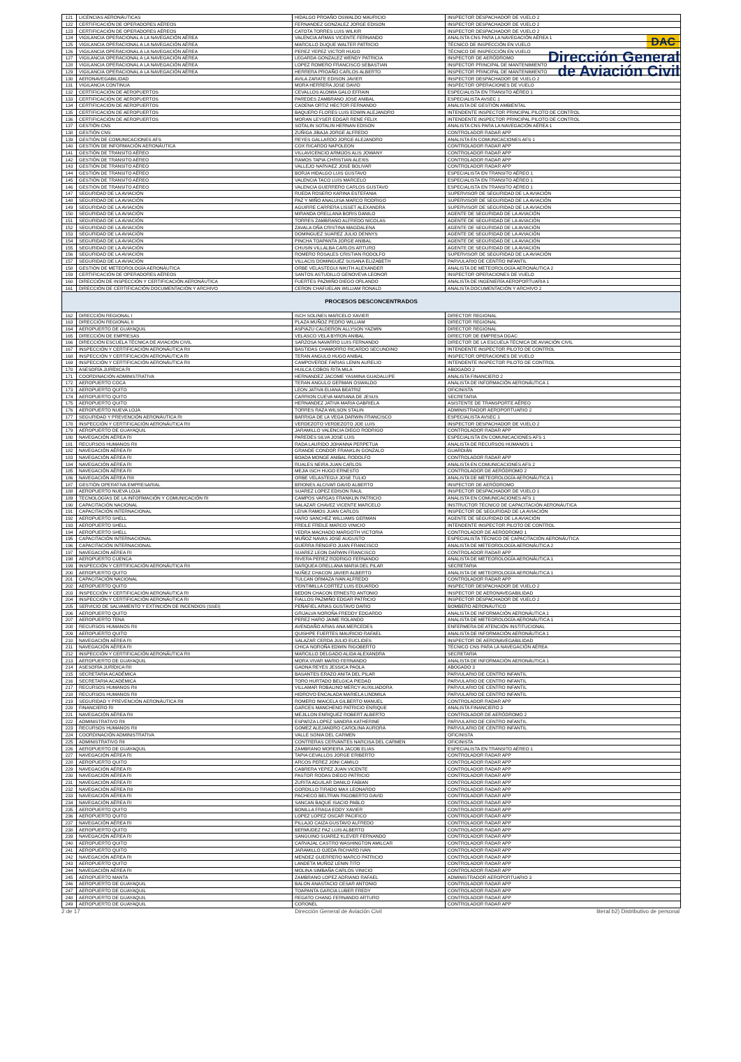DAC
Dirección General
de Aviación Civil
| 121 | LICENCIAS AERONÁUTICAS | HIDALGO PROAÑO OSWALDO MAURICIO | INSPECTOR DESPACHADOR DE VUELO 2 |
| 122 | CERTIFICACIÓN DE OPERADORES AÉREOS | FERNANDEZ GONZALEZ JORGE EDISON | INSPECTOR DESPACHADOR DE VUELO 2 |
| 123 | CERTIFICACIÓN DE OPERADORES AÉREOS | CATOTA TORRES LUIS WILKIR | INSPECTOR DESPACHADOR DE VUELO 2 |
| 124 | VIGILANCIA OPERACIONAL A LA NAVEGACIÓN AÉREA | VALENCIA ARMAS VICENTE FERNANDO | ANALISTA CNS PARA LA NAVEGACIÓN AÉREA 1 |
| 125 | VIGILANCIA OPERACIONAL A LA NAVEGACIÓN AÉREA | MARCILLO DUQUE WALTER PATRICIO | TÉCNICO DE INSPECCIÓN EN VUELO |
| 126 | VIGILANCIA OPERACIONAL A LA NAVEGACIÓN AÉREA | PEREZ YEPEZ VICTOR HUGO | TÉCNICO DE INSPECCIÓN EN VUELO |
| 127 | VIGILANCIA OPERACIONAL A LA NAVEGACIÓN AÉREA | LEGARDA GONZALEZ WENDY PATRICIA | INSPECTOR DE AERÓDROMO |
| 128 | VIGILANCIA OPERACIONAL A LA NAVEGACIÓN AÉREA | LOPEZ ROMERO FRANCISCO SEBASTIAN | INSPECTOR PRINCIPAL DE MANTENIMIENTO |
| 129 | VIGILANCIA OPERACIONAL A LA NAVEGACIÓN AÉREA | HERRERA PROAÑO CARLOS ALBERTO | INSPECTOR PRINCIPAL DE MANTENIMIENTO |
| 130 | AERONAVEGABILIDAD | AVILA ZARATE EDISON JAVIER | INSPECTOR DESPACHADOR DE VUELO 2 |
| 131 | VIGILANCIA CONTINUA | MORA HERRERA JOSE DAVID | INSPECTOR OPERACIONES DE VUELO |
| 132 | CERTIFICACIÓN DE AEROPUERTOS | CEVALLOS ALOMIA GALO EFRAIN | ESPECIALISTA EN TRANSITO AÉREO 1 |
| 133 | CERTIFICACIÓN DE AEROPUERTOS | PAREDES ZAMBRANO JOSE ANIBAL | ESPECIALISTA AVSEC 1 |
| 134 | CERTIFICACIÓN DE AEROPUERTOS | CADENA ORTIZ HECTOR FERNANDO | ANALISTA DE GESTIÓN AMBIENTAL |
| 135 | CERTIFICACIÓN DE AEROPUERTOS | BAQUERO FLORES LUIS EDWIN ALEJANDRO | INTENDENTE INSPECTOR PRINCIPAL PILOTO DE CONTROL |
| 136 | CERTIFICACIÓN DE AEROPUERTOS | MORAN LEYSER EDGAR RENE FELIX | INTENDENTE INSPECTOR PRINCIPAL PILOTO DE CONTROL |
| 137 | GESTIÓN CNS | SOTALIN SOTALIN HERNAN EDISON | ANALISTA CNS PARA LA NAVEGACIÓN AÉREA 1 |
| 138 | GESTIÓN CNS | ZUÑIGA JIBAJA JORGE ALFREDO | CONTROLADOR RADAR APP |
| 139 | GESTIÓN DE COMUNICACIONES AFS | REYES GALLARDO JORGE ALEJANDRO | ANALISTA EN COMUNICACIONES AFS 1 |
| 140 | GESTIÓN DE INFORMACIÓN AERONÁUTICA | COX RICARDO NAPOLEON | CONTROLADOR RADAR APP |
| 141 | GESTIÓN DE TRANSITO AÉREO | VILLAVICENCIO ARMIJOS ALIS JOWANY | CONTROLADOR RADAR APP |
| 142 | GESTIÓN DE TRANSITO AÉREO | RAMOS TAPIA CHRISTIAN ALEXIS | CONTROLADOR RADAR APP |
| 143 | GESTIÓN DE TRANSITO AÉREO | VALLEJO NARVAEZ JOSE BOLIVAR | CONTROLADOR RADAR APP |
| 144 | GESTIÓN DE TRANSITO AÉREO | BORJA HIDALGO LUIS GUSTAVO | ESPECIALISTA EN TRANSITO AÉREO 1 |
| 145 | GESTIÓN DE TRANSITO AÉREO | VALENCIA TACO LUIS MARCELO | ESPECIALISTA EN TRANSITO AÉREO 1 |
| 146 | GESTIÓN DE TRANSITO AÉREO | VALENCIA GUERRERO CARLOS GUSTAVO | ESPECIALISTA EN TRANSITO AÉREO 1 |
| 147 | SEGURIDAD DE LA AVIACIÓN | RUEDA ROSERO KARINA ESTEFANIA | SUPERVISOR DE SEGURIDAD DE LA AVIACIÓN |
| 148 | SEGURIDAD DE LA AVIACIÓN | PAZ Y MIÑO ANALUISA MARCO RODRIGO | SUPERVISOR DE SEGURIDAD DE LA AVIACIÓN |
| 149 | SEGURIDAD DE LA AVIACIÓN | AGUIRRE CARRERA LISSET ALEXANDRA | SUPERVISOR DE SEGURIDAD DE LA AVIACIÓN |
| 150 | SEGURIDAD DE LA AVIACIÓN | MIRANDA ORELLANA BORIS DANILO | AGENTE DE SEGURIDAD DE LA AVIACIÓN |
| 151 | SEGURIDAD DE LA AVIACIÓN | TORRES ZAMBRANO ALFREDO NICOLAS | AGENTE DE SEGURIDAD DE LA AVIACIÓN |
| 152 | SEGURIDAD DE LA AVIACIÓN | ZAVALA OÑA CRISTINA MAGDALENA | AGENTE DE SEGURIDAD DE LA AVIACIÓN |
| 153 | SEGURIDAD DE LA AVIACIÓN | DOMINGUEZ SUAREZ JULIO DENNYS | AGENTE DE SEGURIDAD DE LA AVIACIÓN |
| 154 | SEGURIDAD DE LA AVIACIÓN | PINCHA TOAPANTA JORGE ANIBAL | AGENTE DE SEGURIDAD DE LA AVIACIÓN |
| 155 | SEGURIDAD DE LA AVIACIÓN | CHUSIN VILLALBA CARLOS ARTURO | AGENTE DE SEGURIDAD DE LA AVIACIÓN |
| 156 | SEGURIDAD DE LA AVIACIÓN | ROMERO ROSALES CRISTIAN RODOLFO | SUPERVISOR DE SEGURIDAD DE LA AVIACIÓN |
| 157 | SEGURIDAD DE LA AVIACIÓN | VILLACIS DOMINGUEZ SUSANA ELIZABETH | PARVULARIO DE CENTRO INFANTIL |
| 158 | GESTIÓN DE METEOROLOGÍA AERONÁUTICA | ORBE VELASTEGUI NIKITH ALEXANDER | ANALISTA DE METEOROLOGÍA AERONÁUTICA 2 |
| 159 | CERTIFICACIÓN DE OPERADORES AÉREOS | SANTOS ASTUDILLO GENOVEVA LEONOR | INSPECTOR OPERACIONES DE VUELO |
| 160 | DIRECCIÓN DE INSPECCIÓN Y CERTIFICACIÓN AERONÁUTICA | FUERTES PAZMIÑO DIEGO ORLANDO | ANALISTA DE INGENIERÍA AEROPORTUARIA 1 |
| 161 | DIRECCIÓN DE CERTIFICACIÓN DOCUMENTACIÓN Y ARCHIVO | CERON CHAFUELAN WILLIAM RONALD | ANALISTA DOCUMENTACIÓN Y ARCHIVO 2 |
| PROCESOS DESCONCENTRADOS | | | |
| 162 | DIRECCIÓN REGIONAL I | ISCH SOLINES MARCELO XAVIER | DIRECTOR REGIONAL |
| 163 | DIRECCIÓN REGIONAL II | PLAZA MUÑOZ PEDRO WILLIAM | DIRECTOR REGIONAL |
| 164 | AEROPUERTO DE GUAYAQUIL | ASPIAZU CALDERON ALLYSON YAZMIN | DIRECTOR REGIONAL |
| 165 | DIRECCIÓN DE EMPRESAS | VELASCO VELA BYRON ANIBAL | DIRECTOR DE EMPRESA DGAC |
| 166 | DIRECCIÓN ESCUELA TÉCNICA DE AVIACIÓN CIVIL | SARZOSA NAVARRO LUIS FERNANDO | DIRECTOR DE LA ESCUELA TÉCNICA DE AVIACIÓN CIVIL |
| 167 | INSPECCIÓN Y CERTIFICACIÓN AERONÁUTICA RII | BASTIDAS CHAMORRO RICARDO SECUNDINO | INTENDENTE INSPECTOR PILOTO DE CONTROL |
| 168 | INSPECCIÓN Y CERTIFICACIÓN AERONÁUTICA RI | TERAN ANGULO HUGO ANIBAL | INSPECTOR OPERACIONES DE VUELO |
| 169 | INSPECCIÓN Y CERTIFICACIÓN AERONÁUTICA RII | CAMPOVERDE FARIAS LENIN AURELIO | INTENDENTE INSPECTOR PILOTO DE CONTROL |
| 170 | ASESORÍA JURÍDICA RI | HUILCA COBOS RITA MILA | ABOGADO 2 |
| 171 | COORDINACIÓN ADMINISTRATIVA | HERNANDEZ JACOME YASMINA GUADALUPE | ANALISTA FINANCIERO 2 |
| 172 | AEROPUERTO COCA | TERAN ANGULO GERMAN OSWALDO | ANALISTA DE INFORMACIÓN AERONÁUTICA 1 |
| 173 | AEROPUERTO QUITO | LEON JATIVA ELIANA BEATRIZ | OFICINISTA |
| 174 | AEROPUERTO QUITO | CARRION CUEVA MARIANA DE JESUS | SECRETARIA |
| 175 | AEROPUERTO QUITO | HERNANDEZ JATIVA MARIA GABRIELA | ASISTENTE DE TRANSPORTE AÉREO |
| 176 | AEROPUERTO NUEVA LOJA | TORRES RAZA WILSON STALIN | ADMINISTRADOR AEROPORTUARIO 2 |
| 177 | SEGURIDAD Y PREVENCIÓN AERONÁUTICA RI | BARRIGA DE LA VEGA DARWIN FRANCISCO | ESPECIALISTA AVSEC 1 |
| 178 | INSPECCIÓN Y CERTIFICACIÓN AERONÁUTICA RII | VERDEZOTO VERDEZOTO JOE LUIS | INSPECTOR DESPACHADOR DE VUELO 2 |
| 179 | AEROPUERTO DE GUAYAQUIL | JARAMILLO VALENCIA DIEGO RODRIGO | CONTROLADOR RADAR APP |
| 180 | NAVEGACIÓN AÉREA RI | PAREDES SILVA JOSE LUIS | ESPECIALISTA EN COMUNICACIONES AFS 1 |
| 181 | RECURSOS HUMANOS RII | RADA LAURIDO JOHANNA PERPETUA | ANALISTA DE RECURSOS HUMANOS 1 |
| 182 | NAVEGACIÓN AÉREA RI | GRANDE CONDOR FRANKLIN GONZALO | GUARDIÁN |
| 183 | NAVEGACIÓN AÉREA RI | BOADA MONGE ANIBAL RODOLFO | CONTROLADOR RADAR APP |
| 184 | NAVEGACIÓN AÉREA RI | RUALES NEIRA JUAN CARLOS | ANALISTA EN COMUNICACIONES AFS 2 |
| 185 | NAVEGACIÓN AÉREA RI | MEJIA ISCH HUGO ERNESTO | CONTROLADOR DE AERÓDROMO 2 |
| 186 | NAVEGACIÓN AÉREA RIII | ORBE VELASTEGUI JOSE TULIO | ANALISTA DE METEOROLOGÍA AERONÁUTICA 1 |
| 187 | GESTIÓN OPERATIVA EMPRESARIAL | BRIONES ALCIVAR DAVID ALBERTO | INSPECTOR DE AERÓDROMO |
| 188 | AEROPUERTO NUEVA LOJA | SUAREZ LOPEZ EDISON RAUL | INSPECTOR DESPACHADOR DE VUELO 1 |
| 189 | TECNOLOGÍAS DE LA INFORMACIÓN Y COMUNICACIÓN RI | CAMPOS VARGAS FRANKLIN PATRICIO | ANALISTA EN COMUNICACIONES AFS 1 |
| 190 | CAPACITACIÓN NACIONAL | SALAZAR CHAVEZ VICENTE MARCELO | INSTRUCTOR TÉCNICO DE CAPACITACIÓN AERONÁUTICA |
| 191 | CAPACITACIÓN INTERNACIONAL | LEIVA RAMOS JUAN CARLOS | INSPECTOR DE SEGURIDAD DE LA AVIACIÓN |
| 192 | AEROPUERTO SHELL | HARO SANCHEZ WILLIAMS GERMAN | AGENTE DE SEGURIDAD DE LA AVIACIÓN |
| 193 | AEROPUERTO SHELL | FREILE FREILE MARCO VINICIO | INTENDENTE INSPECTOR PILOTO DE CONTROL |
| 194 | AEROPUERTO SHELL | YEDRA MACHADO MARGOTH VICTORIA | CONTROLADOR DE AERÓDROMO 1 |
| 195 | CAPACITACIÓN INTERNACIONAL | MUÑOZ NAVAS JOSE AUGUSTO | ESPECIALISTA TÉCNICO DE CAPACITACIÓN AERONÁUTICA |
| 196 | CAPACITACIÓN INTERNACIONAL | GUERRA RENGIFO JUAN FRANCISCO | ANALISTA DE METEOROLOGÍA AERONÁUTICA 2 |
| 197 | NAVEGACIÓN AÉREA RI | SUAREZ LEON DARWIN FRANCISCO | CONTROLADOR RADAR APP |
| 198 | AEROPUERTO CUENCA | RIVERA PEREZ RODRIGO FERNANDO | ANALISTA DE METEOROLOGÍA AERONÁUTICA 1 |
| 199 | INSPECCIÓN Y CERTIFICACIÓN AERONÁUTICA RII | DARQUEA ORELLANA MARIA DEL PILAR | SECRETARIA |
| 200 | AEROPUERTO QUITO | NUÑEZ CHACON JAVIER ALBERTO | ANALISTA DE METEOROLOGÍA AERONÁUTICA 1 |
| 201 | CAPACITACIÓN NACIONAL | TULCAN ORMAZA IVAN ALFREDO | CONTROLADOR RADAR APP |
| 202 | AEROPUERTO QUITO | VEINTIMILLA CORTEZ LUIS EDUARDO | INSPECTOR DESPACHADOR DE VUELO 2 |
| 203 | INSPECCIÓN Y CERTIFICACIÓN AERONÁUTICA RI | BEDON CHACON ERNESTO ANTONIO | INSPECTOR DE AERONAVEGABILIDAD |
| 204 | INSPECCIÓN Y CERTIFICACIÓN AERONÁUTICA RI | FIALLOS PAZMIÑO EDGAR PATRICIO | INSPECTOR DESPACHADOR DE VUELO 2 |
| 205 | SERVICIO DE SALVAMENTO Y EXTINCIÓN DE INCENDIOS (SSEI) | PEÑAFIEL ARIAS GUSTAVO DARIO | BOMBERO AERONÁUTICO |
| 206 | AEROPUERTO QUITO | GRIJALVA NOROÑA FREDDY EDGARDO | ANALISTA DE INFORMACIÓN AERONÁUTICA 1 |
| 207 | AEROPUERTO TENA | PEREZ HARO JAIME ROLANDO | ANALISTA DE METEOROLOGÍA AERONÁUTICA 1 |
| 208 | RECURSOS HUMANOS RII | AVENDAÑO ARIAS ANA MERCEDES | ENFERMERA DE ATENCIÓN INSTITUCIONAL |
| 209 | AEROPUERTO QUITO | QUISHPE FUERTES MAURICIO RAFAEL | ANALISTA DE INFORMACIÓN AERONÁUTICA 1 |
| 210 | NAVEGACIÓN AÉREA RI | SALAZAR CERDA JULIO EUCLIDES | INSPECTOR DE AERONAVEGABILIDAD |
| 211 | NAVEGACIÓN AÉREA RI | CHICA NOROÑA EDWIN RIGOBERTO | TÉCNICO CNS PARA LA NAVEGACIÓN AÉREA |
| 212 | INSPECCIÓN Y CERTIFICACIÓN AERONÁUTICA RII | MARCILLO DELGADO ALIDA ALEXANDRA | SECRETARIA |
| 213 | AEROPUERTO DE GUAYAQUIL | MORA VIVAR MARIO FERNANDO | ANALISTA DE INFORMACIÓN AERONÁUTICA 1 |
| 214 | ASESORÍA JURÍDICA RII | GAONA REYES JESSICA PAOLA | ABOGADO 3 |
| 215 | SECRETARIA ACADÉMICA | BASANTES ERAZO ANITA DEL PILAR | PARVULARIO DE CENTRO INFANTIL |
| 216 | SECRETARIA ACADÉMICA | TORO HURTADO BELGICA PIEDAD | PARVULARIO DE CENTRO INFANTIL |
| 217 | RECURSOS HUMANOS RII | VILLAMAR ROBALINO MERCY AUXILIADORA | PARVULARIO DE CENTRO INFANTIL |
| 218 | RECURSOS HUMANOS RII | HIDROVO ENCALADA MARIELA LINDMILA | PARVULARIO DE CENTRO INFANTIL |
| 219 | SEGURIDAD Y PREVENCIÓN AERONÁUTICA RII | ROMERO IMAICELA GILBERTO MANUEL | CONTROLADOR RADAR APP |
| 220 | FINANCIERO RI | GARCES MANCHENO PATRICIO ENRIQUE | ANALISTA FINANCIERO 3 |
| 221 | NAVEGACIÓN AÉREA RII | MEJILLON ENRIQUEZ ROBERT ALBERTO | CONTROLADOR DE AERÓDROMO 2 |
| 222 | ADMINISTRATIVO RII | ESPARZA LOPEZ SANDRA KATHERINE | PARVULARIO DE CENTRO INFANTIL |
| 223 | RECURSOS HUMANOS RII | GOMEZ ALEJANDRO CAROLINA AURORA | PARVULARIO DE CENTRO INFANTIL |
| 224 | COORDINACIÓN ADMINISTRATIVA | VALLE SONIA DEL CARMEN | OFICINISTA |
| 225 | ADMINISTRATIVO RII | CONTRERAS CERVANTES NARCISA DEL CARMEN | OFICINISTA |
| 226 | AEROPUERTO DE GUAYAQUIL | ZAMBRANO MOREIRA JACOB ELIAS | ESPECIALISTA EN TRANSITO AÉREO 1 |
| 227 | NAVEGACIÓN AÉREA RI | TAPIA CEVALLOS JORGE ERIBERTO | CONTROLADOR RADAR APP |
| 228 | AEROPUERTO QUITO | ARCOS PEREZ JONI CAMILO | CONTROLADOR RADAR APP |
| 229 | NAVEGACIÓN AÉREA RI | CABRERA YEPEZ JUAN VICENTE | CONTROLADOR RADAR APP |
| 230 | NAVEGACIÓN AÉREA RI | PASTOR RODAS DIEGO PATRICIO | CONTROLADOR RADAR APP |
| 231 | NAVEGACIÓN AÉREA RI | ZURITA AGUILAR DANILO FABIAN | CONTROLADOR RADAR APP |
| 232 | NAVEGACIÓN AÉREA RII | GORDILLO TIRADO MAX LEONARDO | CONTROLADOR RADAR APP |
| 233 | NAVEGACIÓN AÉREA RI | PACHECO BELTRAN RIGOBERTO DAVID | CONTROLADOR RADAR APP |
| 234 | NAVEGACIÓN AÉREA RI | SANCAN BAQUE ISACIO PABLO | CONTROLADOR RADAR APP |
| 235 | AEROPUERTO QUITO | BONILLA FRAGA EDDY XAVIER | CONTROLADOR RADAR APP |
| 236 | AEROPUERTO QUITO | LOPEZ LOPEZ OSCAR PACIFICO | CONTROLADOR RADAR APP |
| 237 | NAVEGACIÓN AÉREA RI | PILLAJO CAIZA GUSTAVO ALFREDO | CONTROLADOR RADAR APP |
| 238 | AEROPUERTO QUITO | BERMUDEZ PAZ LUIS ALBERTO | CONTROLADOR RADAR APP |
| 239 | NAVEGACIÓN AÉREA RI | SANGUINO SUAREZ KLEVER FERNANDO | CONTROLADOR RADAR APP |
| 240 | AEROPUERTO QUITO | CARVAJAL CASTRO WASHINGTON AMILCAR | CONTROLADOR RADAR APP |
| 241 | AEROPUERTO QUITO | JARAMILLO OJEDA RICHARD IVAN | CONTROLADOR RADAR APP |
| 242 | NAVEGACIÓN AÉREA RI | MENDEZ GUERRERO MARCO PATRICIO | CONTROLADOR RADAR APP |
| 243 | AEROPUERTO QUITO | LANDETA MUÑOZ LENIN TITO | CONTROLADOR RADAR APP |
| 244 | NAVEGACIÓN AÉREA RI | MOLINA SIMBAÑA CARLOS VINICIO | CONTROLADOR RADAR APP |
| 245 | AEROPUERTO MANTA | ZAMBRANO LOPEZ ADRIANO RAFAEL | ADMINISTRADOR AEROPORTUARIO 3 |
| 246 | AEROPUERTO DE GUAYAQUIL | BALON ANASTACIO CESAR ANTONIO | CONTROLADOR RADAR APP |
| 247 | AEROPUERTO DE GUAYAQUIL | TOAPANTA GARCIA LUBER FREDY | CONTROLADOR RADAR APP |
| 248 | AEROPUERTO DE GUAYAQUIL | REGATO CHANG FERNANDO ARTURO | CONTROLADOR RADAR APP |
| 249 | AEROPUERTO DE GUAYAQUIL | CORONEL | CONTROLADOR RADAR APP |
2 de 17 Dirección General de Aviación Civil literal b2) Distributivo de personal